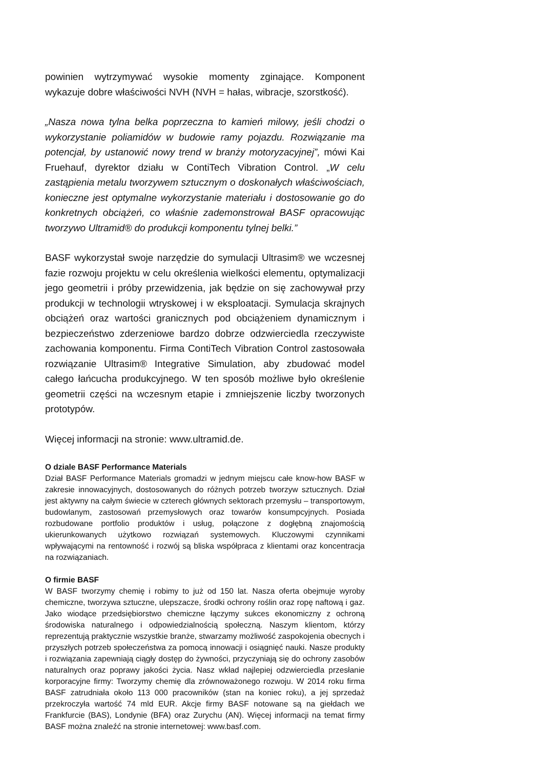powinien wytrzymywać wysokie momenty zginające. Komponent wykazuje dobre właściwości NVH (NVH = hałas, wibracje, szorstkość).
„Nasza nowa tylna belka poprzeczna to kamień milowy, jeśli chodzi o wykorzystanie poliamidów w budowie ramy pojazdu. Rozwiązanie ma potencjał, by ustanowić nowy trend w branży motoryzacyjnej”, mówi Kai Fruehauf, dyrektor działu w ContiTech Vibration Control. „W celu zastąpienia metalu tworzywem sztucznym o doskonałych właściwościach, konieczne jest optymalne wykorzystanie materiału i dostosowanie go do konkretnych obciążeń, co właśnie zademonstrował BASF opracowując tworzywo Ultramid® do produkcji komponentu tylnej belki.”
BASF wykorzystał swoje narzędzie do symulacji Ultrasim® we wczesnej fazie rozwoju projektu w celu określenia wielkości elementu, optymalizacji jego geometrii i próby przewidzenia, jak będzie on się zachowywał przy produkcji w technologii wtryskowej i w eksploatacji. Symulacja skrajnych obciążeń oraz wartości granicznych pod obciążeniem dynamicznym i bezpieczeństwo zderzeniowe bardzo dobrze odzwierciedla rzeczywiste zachowania komponentu. Firma ContiTech Vibration Control zastosowała rozwiązanie Ultrasim® Integrative Simulation, aby zbudować model całego łańcucha produkcyjnego. W ten sposób możliwe było określenie geometrii części na wczesnym etapie i zmniejszenie liczby tworzonych prototypów.
Więcej informacji na stronie: www.ultramid.de.
O dziale BASF Performance Materials
Dział BASF Performance Materials gromadzi w jednym miejscu całe know-how BASF w zakresie innowacyjnych, dostosowanych do różnych potrzeb tworzyw sztucznych. Dział jest aktywny na całym świecie w czterech głównych sektorach przemysłu – transportowym, budowlanym, zastosowań przemysłowych oraz towarów konsumpcyjnych. Posiada rozbudowane portfolio produktów i usług, połączone z dogłębną znajomością ukierunkowanych użytkowo rozwiązań systemowych. Kluczowymi czynnikami wpływającymi na rentowność i rozwój są bliska współpraca z klientami oraz koncentracja na rozwiązaniach.
O firmie BASF
W BASF tworzymy chemię i robimy to już od 150 lat. Nasza oferta obejmuje wyroby chemiczne, tworzywa sztuczne, ulepszacze, środki ochrony roślin oraz ropę naftową i gaz. Jako wiodące przedsiębiorstwo chemiczne łączymy sukces ekonomiczny z ochroną środowiska naturalnego i odpowiedzialnością społeczną. Naszym klientom, którzy reprezentują praktycznie wszystkie branże, stwarzamy możliwość zaspokojenia obecnych i przyszłych potrzeb społeczeństwa za pomocą innowacji i osiągnięć nauki. Nasze produkty i rozwiązania zapewniają ciągły dostęp do żywności, przyczyniają się do ochrony zasobów naturalnych oraz poprawy jakości życia. Nasz wkład najlepiej odzwierciedla przesłanie korporacyjne firmy: Tworzymy chemię dla zrównoważonego rozwoju. W 2014 roku firma BASF zatrudniała około 113 000 pracowników (stan na koniec roku), a jej sprzedaż przekroczyła wartość 74 mld EUR. Akcje firmy BASF notowane są na giełdach we Frankfurcie (BAS), Londynie (BFA) oraz Zurychu (AN). Więcej informacji na temat firmy BASF można znaleźć na stronie internetowej: www.basf.com.